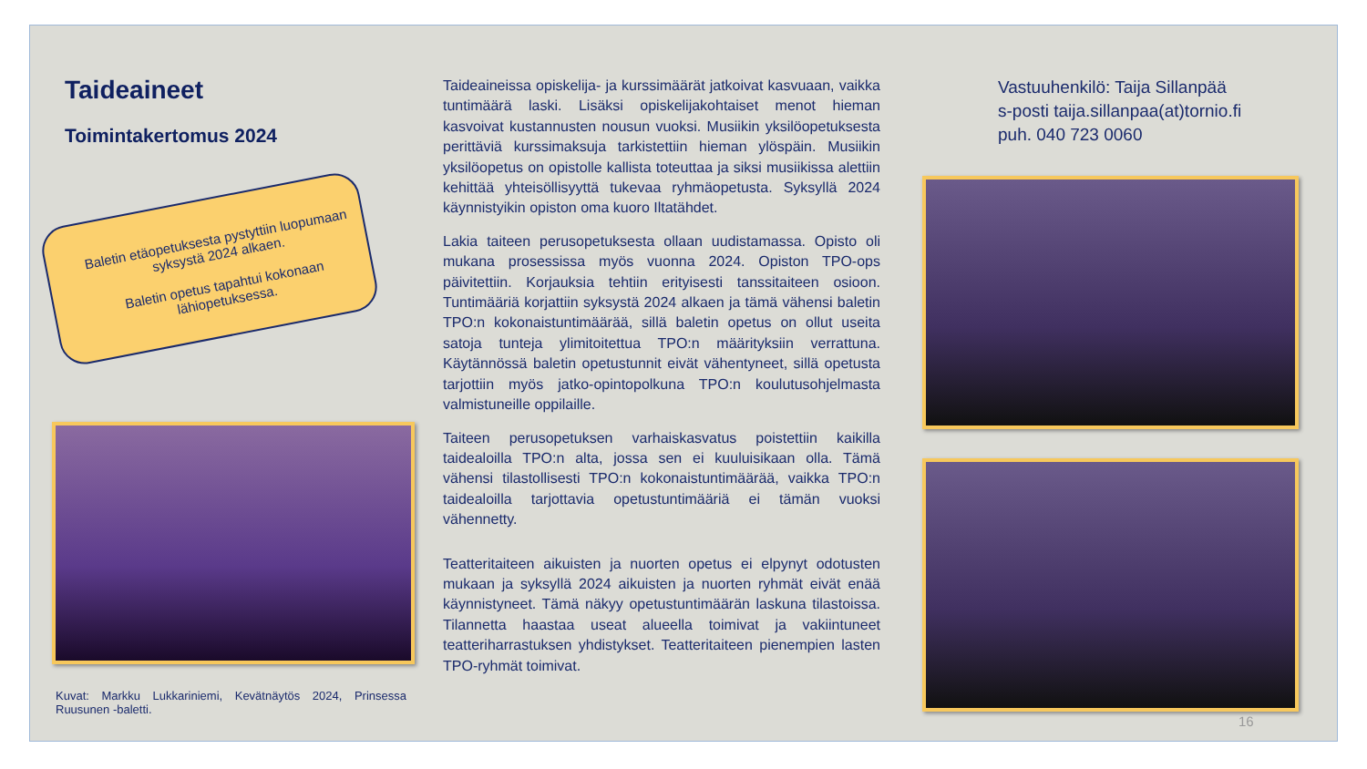Taideaineet
Toimintakertomus 2024
Baletin etäopetuksesta pystyttiin luopumaan syksystä 2024 alkaen.
Baletin opetus tapahtui kokonaan lähiopetuksessa.
Kuvat: Markku Lukkariniemi, Kevätnäytös 2024, Prinsessa Ruusunen -baletti.
Taideaineissa opiskelija- ja kurssimäärät jatkoivat kasvuaan, vaikka tuntimäärä laski. Lisäksi opiskelijakohtaiset menot hieman kasvoivat kustannusten nousun vuoksi. Musiikin yksilöopetuksesta perittäviä kurssimaksuja tarkistettiin hieman ylöspäin. Musiikin yksilöopetus on opistolle kallista toteuttaa ja siksi musiikissa alettiin kehittää yhteisöllisyyttä tukevaa ryhmäopetusta. Syksyllä 2024 käynnistyikin opiston oma kuoro Iltatähdet.
Lakia taiteen perusopetuksesta ollaan uudistamassa. Opisto oli mukana prosessissa myös vuonna 2024. Opiston TPO-ops päivitettiin. Korjauksia tehtiin erityisesti tanssitaiteen osioon. Tuntimääriä korjattiin syksystä 2024 alkaen ja tämä vähensi baletin TPO:n kokonaistuntimäärää, sillä baletin opetus on ollut useita satoja tunteja ylimitoitettua TPO:n määrityksiin verrattuna. Käytännössä baletin opetustunnit eivät vähentyneet, sillä opetusta tarjottiin myös jatko-opintopolkuna TPO:n koulutusohjelmasta valmistuneille oppilaille.
Taiteen perusopetuksen varhaiskasvatus poistettiin kaikilla taidealoilla TPO:n alta, jossa sen ei kuuluisikaan olla. Tämä vähensi tilastollisesti TPO:n kokonaistuntimäärää, vaikka TPO:n taidealoilla tarjottavia opetustuntimääriä ei tämän vuoksi vähennetty.
Teatteritaiteen aikuisten ja nuorten opetus ei elpynyt odotusten mukaan ja syksyllä 2024 aikuisten ja nuorten ryhmät eivät enää käynnistyneet. Tämä näkyy opetustuntimäärän laskuna tilastoissa. Tilannetta haastaa useat alueella toimivat ja vakiintuneet teatteriharrastuksen yhdistykset. Teatteritaiteen pienempien lasten TPO-ryhmät toimivat.
Vastuuhenkilö: Taija Sillanpää
s-posti taija.sillanpaa(at)tornio.fi
puh. 040 723 0060
16